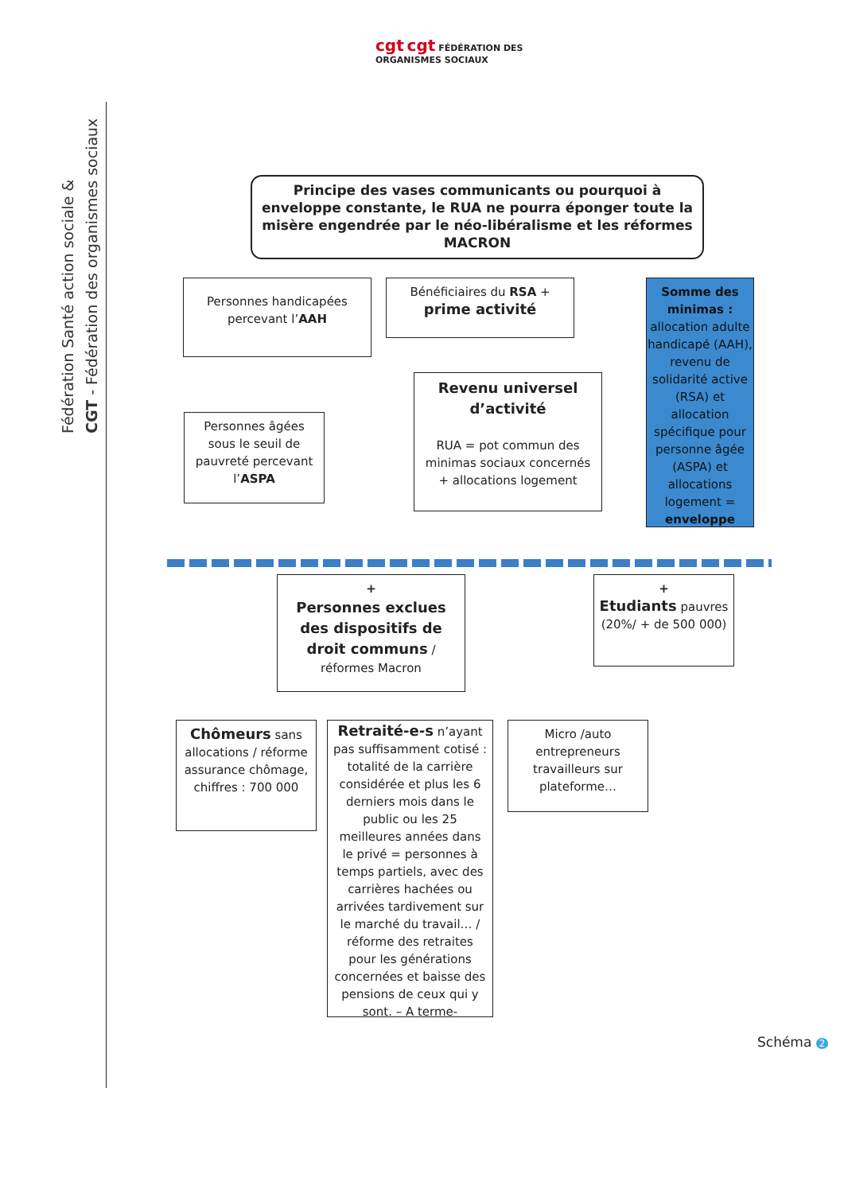cgt cgt FÉDÉRATION DES ORGANISMES SOCIAUX
Fédération Santé action sociale &
CGT - Fédération des organismes sociaux
Principe des vases communicants ou pourquoi à enveloppe constante, le RUA ne pourra éponger toute la misère engendrée par le néo-libéralisme et les réformes MACRON
Personnes handicapées percevant l’AAH
Bénéficiaires du RSA +
prime activité
Somme des minimas : allocation adulte handicapé (AAH), revenu de solidarité active (RSA) et allocation spécifique pour personne âgée (ASPA) et allocations logement = enveloppe
Personnes âgées sous le seuil de pauvreté percevant l’ASPA
Revenu universel d’activité
RUA = pot commun des minimas sociaux concernés + allocations logement
+
Personnes exclues des dispositifs de droit communs / réformes Macron
+
Etudiants pauvres (20%/ + de 500 000)
Chômeurs sans allocations / réforme assurance chômage, chiffres : 700 000
Retraité-e-s n’ayant pas suffisamment cotisé : totalité de la carrière considérée et plus les 6 derniers mois dans le public ou les 25 meilleures années dans le privé = personnes à temps partiels, avec des carrières hachées ou arrivées tardivement sur le marché du travail… / réforme des retraites pour les générations concernées et baisse des pensions de ceux qui y sont. – A terme-
Micro /auto entrepreneurs travailleurs sur plateforme…
Schéma 2